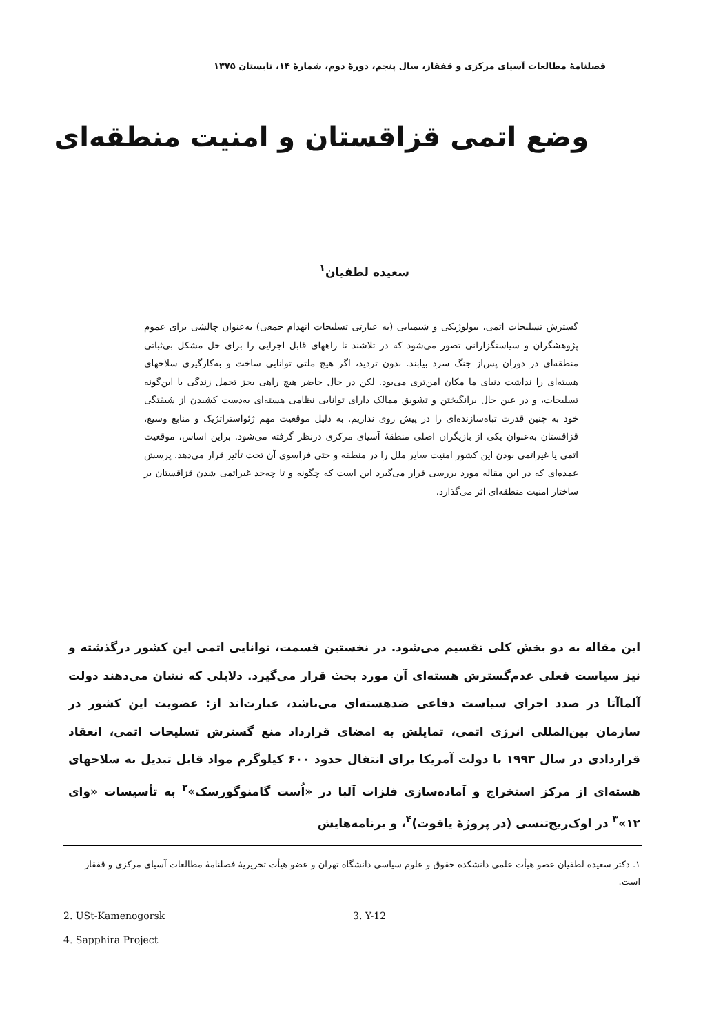فصلنامهٔ مطالعات آسیای مرکزی و قفقاز، سال پنجم، دورهٔ دوم، شمارهٔ ۱۴، تابستان ۱۳۷۵
وضع اتمی قزاقستان و امنیت منطقه‌ای
سعیده لطفیان<sup>۱</sup>
گسترش تسلیحات اتمی، بیولوژیکی و شیمیایی (به عبارتی تسلیحات انهدام جمعی) به‌عنوان چالشی برای عموم پژوهشگران و سیاستگزارانی تصور می‌شود که در تلاشند تا راههای قابل اجرایی را برای حل مشکل بی‌ثباتی منطقه‌ای در دوران پس‌از جنگ سرد بیابند. بدون تردید، اگر هیچ ملتی توانایی ساخت و به‌کارگیری سلاحهای هسته‌ای را نداشت دنیای ما مکان امن‌تری می‌بود. لکن در حال حاضر هیچ راهی بجز تحمل زندگی با این‌گونه تسلیحات، و در عین حال برانگیختن و تشویق ممالک دارای توانایی نظامی هسته‌ای به‌دست کشیدن از شیفتگی خود به چنین قدرت تباه‌سازنده‌ای را در پیش روی نداریم. به دلیل موقعیت مهم ژئواستراتژیک و منابع وسیع، قزاقستان به‌عنوان یکی از بازیگران اصلی منطقهٔ آسیای مرکزی درنظر گرفته می‌شود. براین اساس، موقعیت اتمی یا غیراتمی بودن این کشور امنیت سایر ملل را در منطقه و حتی فراسوی آن تحت تأثیر قرار می‌دهد. پرسش عمده‌ای که در این مقاله مورد بررسی قرار می‌گیرد این است که چگونه و تا چه‌حد غیراتمی شدن قزاقستان بر ساختار امنیت منطقه‌ای اثر می‌گذارد.
این مقاله به دو بخش کلی تقسیم می‌شود. در نخستین قسمت، توانایی اتمی این کشور درگذشته و نیز سیاست فعلی عدم‌گسترش هسته‌ای آن مورد بحث قرار می‌گیرد. دلایلی که نشان می‌دهند دولت آلماآتا در صدد اجرای سیاست دفاعی ضدهسته‌ای می‌باشد، عبارت‌اند از: عضویت این کشور در سازمان بین‌المللی انرژی اتمی، تمایلش به امضای قرارداد منع گسترش تسلیحات اتمی، انعقاد قراردادی در سال ۱۹۹۳ با دولت آمریکا برای انتقال حدود ۶۰۰ کیلوگرم مواد قابل تبدیل به سلاحهای هسته‌ای از مرکز استخراج و آماده‌سازی فلزات آلبا در «اُست گامنوگورسک»<sup>۲</sup> به تأسیسات «وای ۱۲»<sup>۳</sup> در اوک‌ریج‌تنسی (در پروژهٔ یاقوت)<sup>۴</sup>، و برنامه‌هایش
۱. دکتر سعیده لطفیان عضو هیأت علمی دانشکده حقوق و علوم سیاسی دانشگاه تهران و عضو هیأت تحریریهٔ فصلنامهٔ مطالعات آسیای مرکزی و قفقاز است.
2. USt-Kamenogorsk 3. Y-12
4. Sapphira Project